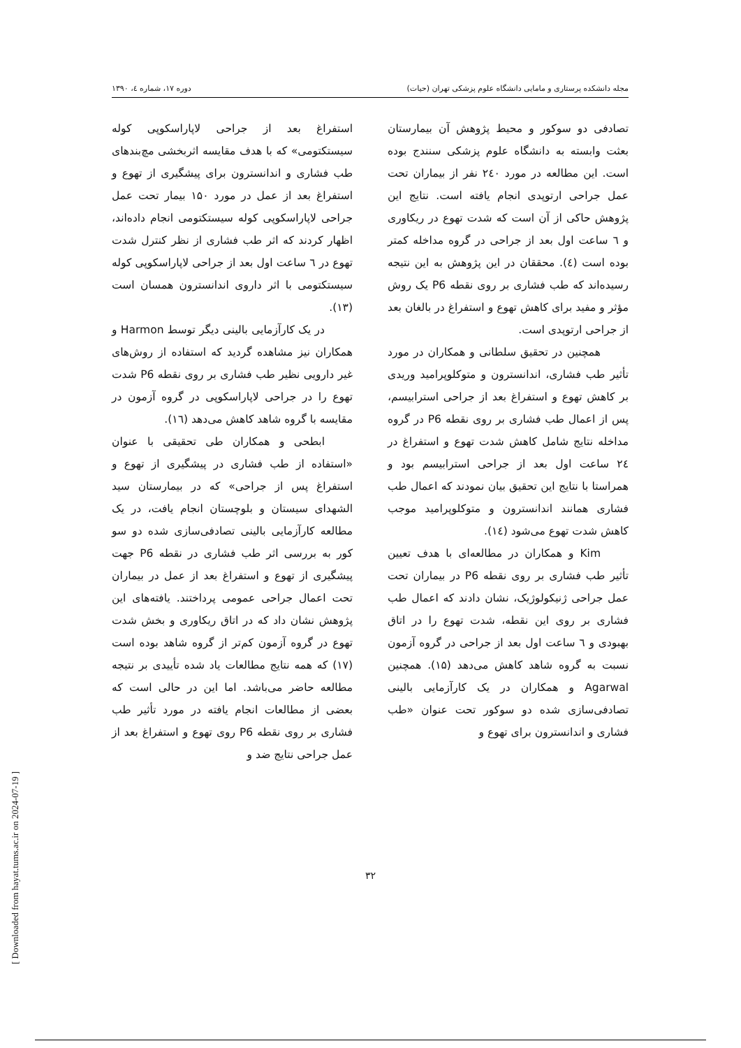مجله دانشکده پرستاری و مامایی دانشگاه علوم پزشکی تهران (حیات) دوره ۱۷، شماره ٤، ۱۳۹۰
تصادفی دو سوکور و محیط پژوهش آن بیمارستان بعثت وابسته به دانشگاه علوم پزشکی سنندج بوده است. این مطالعه در مورد ۲٤۰ نفر از بیماران تحت عمل جراحی ارتوپدی انجام یافته است. نتایج این پژوهش حاکی از آن است که شدت تهوع در ریکاوری و ٦ ساعت اول بعد از جراحی در گروه مداخله کمتر بوده است (٤). محققان در این پژوهش به این نتیجه رسیده‌اند که طب فشاری بر روی نقطه P6 یک روش مؤثر و مفید برای کاهش تهوع و استفراغ در بالغان بعد از جراحی ارتوپدی است.
همچنین در تحقیق سلطانی و همکاران در مورد تأثیر طب فشاری، اندانسترون و متوکلوپرامید وریدی بر کاهش تهوع و استفراغ بعد از جراحی استرابیسم، پس از اعمال طب فشاری بر روی نقطه P6 در گروه مداخله نتایج شامل کاهش شدت تهوع و استفراغ در ۲٤ ساعت اول بعد از جراحی استرابیسم بود و همراستا با نتایج این تحقیق بیان نمودند که اعمال طب فشاری همانند اندانسترون و متوکلوپرامید موجب کاهش شدت تهوع می‌شود (۱٤).
Kim و همکاران در مطالعه‌ای با هدف تعیین تأثیر طب فشاری بر روی نقطه P6 در بیماران تحت عمل جراحی ژنیکولوژیک، نشان دادند که اعمال طب فشاری بر روی این نقطه، شدت تهوع را در اتاق بهبودی و ٦ ساعت اول بعد از جراحی در گروه آزمون نسبت به گروه شاهد کاهش می‌دهد (۱۵). همچنین Agarwal و همکاران در یک کارآزمایی بالینی تصادفی‌سازی شده دو سوکور تحت عنوان «طب فشاری و اندانسترون برای تهوع و
استفراغ بعد از جراحی لاپاراسکوپی کوله سیستکتومی» که با هدف مقایسه اثربخشی مچ‌بندهای طب فشاری و اندانسترون برای پیشگیری از تهوع و استفراغ بعد از عمل در مورد ۱۵۰ بیمار تحت عمل جراحی لاپاراسکوپی کوله سیستکتومی انجام داده‌اند، اظهار کردند که اثر طب فشاری از نظر کنترل شدت تهوع در ٦ ساعت اول بعد از جراحی لاپاراسکوپی کوله سیستکتومی با اثر داروی اندانسترون همسان است (۱۳).
در یک کارآزمایی بالینی دیگر توسط Harmon و همکاران نیز مشاهده گردید که استفاده از روش‌های غیر دارویی نظیر طب فشاری بر روی نقطه P6 شدت تهوع را در جراحی لاپاراسکوپی در گروه آزمون در مقایسه با گروه شاهد کاهش می‌دهد (۱٦).
ابطحی و همکاران طی تحقیقی با عنوان «استفاده از طب فشاری در پیشگیری از تهوع و استفراغ پس از جراحی» که در بیمارستان سید الشهدای سیستان و بلوچستان انجام یافت، در یک مطالعه کارآزمایی بالینی تصادفی‌سازی شده دو سو کور به بررسی اثر طب فشاری در نقطه P6 جهت پیشگیری از تهوع و استفراغ بعد از عمل در بیماران تحت اعمال جراحی عمومی پرداختند. یافته‌های این پژوهش نشان داد که در اتاق ریکاوری و بخش شدت تهوع در گروه آزمون کم‌تر از گروه شاهد بوده است (۱۷) که همه نتایج مطالعات یاد شده تأییدی بر نتیجه مطالعه حاضر می‌باشد. اما این در حالی است که بعضی از مطالعات انجام یافته در مورد تأثیر طب فشاری بر روی نقطه P6 روی تهوع و استفراغ بعد از عمل جراحی نتایج ضد و
۳۲
[ Downloaded from hayat.tums.ac.ir on 2024-07-19 ]